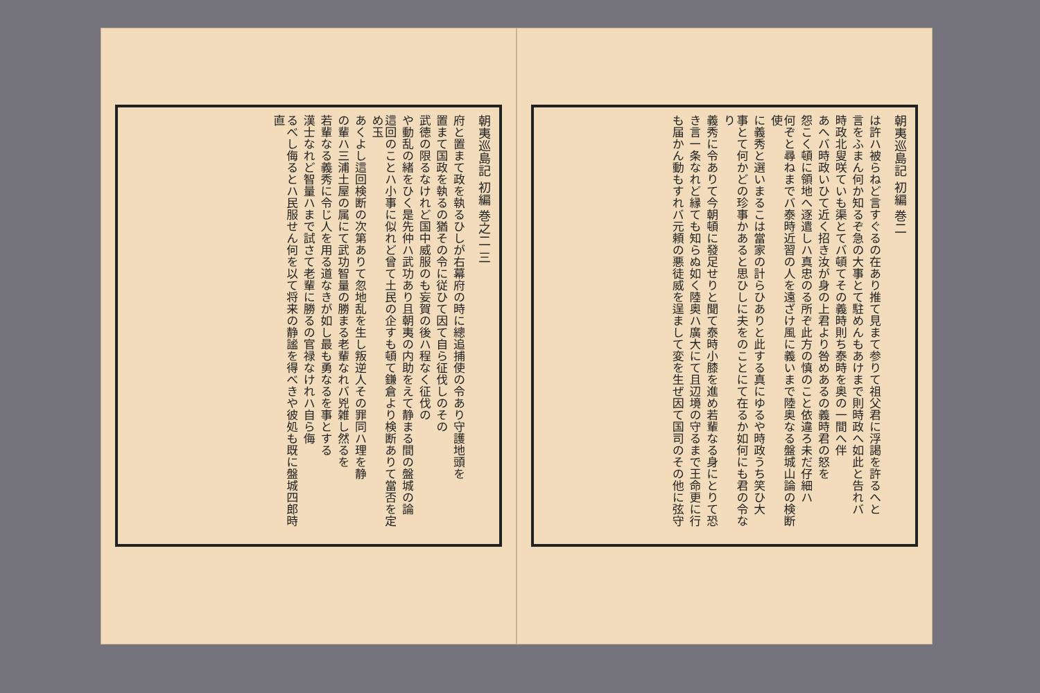朝夷巡島記 初編 巻之二 三
府と置まて政を執るひしが右幕府の時に總追捕使の令あり守護地頭を
置まて国政を執るの猶その令に従ひて因て自ら征伐しのその
武徳の限るなけれど国中威服のも妄賀の後ハ程なく征伐の
や動乱の緒をひく是先仲ハ武功あり且朝夷の内助をえて静まる間の盤城の論
這回のことハ小事に似れど曾て土民の企すも頓て鎌倉より検断ありて當否を定め玉
あくよし這回検断の次第ありて忽地乱を生し叛逆人その罪同ハ理を静
の輩ハ三浦土屋の属にて武功智量の勝まる老輩なれバ兇雑し然るを
若輩なる義秀に令じ人を用る道なきが如し最も勇なるを事とする
漢士なれど智量ハまで試さて老輩に勝るの官禄なけれハ自ら侮
るべし侮るとハ民服せん何を以て将来の静謐を得べきや彼処も既に盤城四郎時直
朝夷巡島記 初編 巻二
は許ハ被らねど言すぐるの在あり推て見まて参りて祖父君に浮謁を許るへと
言をふまん何か知るぞ急の大事とて駐めんもあけまで則時政へ如此と告れバ
時政北叟咲ていも渠とてバ頓てその義時則ち泰時を奥の一間へ伴
あへバ時政いひて近く招き汝が身の上君より咎めあるの義時君の怒を
怨こく頓に領地へ逐遣しハ真忠のる所ぞ此方の慎のこと依違ろ未だ仔細ハ
何ぞと尋ねまでバ泰時近習の人を遠ざけ風に義いまで陸奥なる盤城山論の検断使
に義秀と選いまるこは當家の計らひありと此する真にゆるや時政うち笑ひ大
事とて何かどの珍事かあると思ひしに夫をのことにて在るか如何にも君の令なり
義秀に令ありて今朝頓に發足せりと聞て泰時小膝を進め若輩なる身にとりて恐
き言一条なれど縁ても知らぬ如く陸奥ハ廣大にて且辺境の守るまで王命更に行
も届かん動もすれバ元頼の悪徒威を逞まして変を生ぜ因て国司のその他に弦守